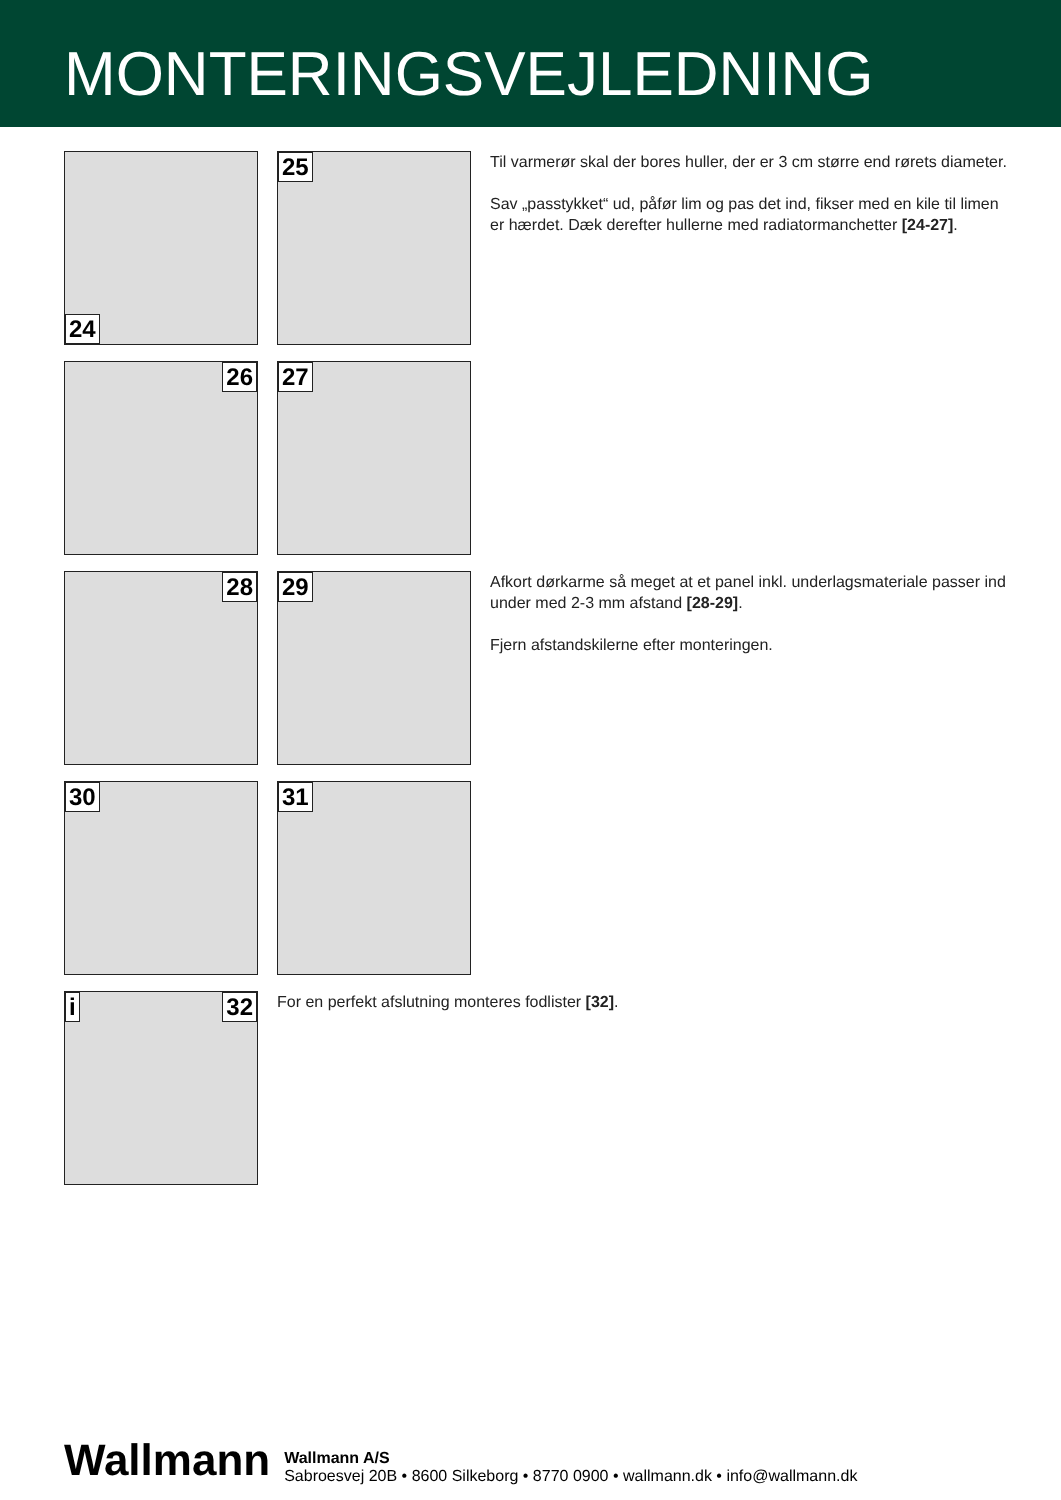MONTERINGSVEJLEDNING
24
25
Til varmerør skal der bores huller, der er 3 cm større end rørets diameter.
Sav „passtykket“ ud, påfør lim og pas det ind, fikser med en kile til limen er hærdet. Dæk derefter hullerne med radiatormanchetter [24-27].
26
27
28
29
Afkort dørkarme så meget at et panel inkl. underlagsmateriale passer ind under med 2-3 mm afstand [28-29].
Fjern afstandskilerne efter monteringen.
30
31
i 32
For en perfekt afslutning monteres fodlister [32].
Wallmann
Wallmann A/S
Sabroesvej 20B • 8600 Silkeborg • 8770 0900 • wallmann.dk • info@wallmann.dk